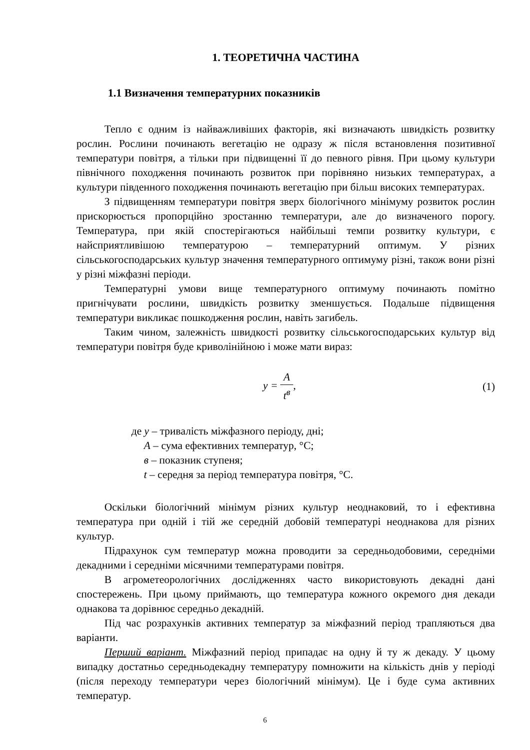1. ТЕОРЕТИЧНА ЧАСТИНА
1.1 Визначення температурних показників
Тепло є одним із найважливіших факторів, які визначають швидкість розвитку рослин. Рослини починають вегетацію не одразу ж після встановлення позитивної температури повітря, а тільки при підвищенні її до певного рівня. При цьому культури північного походження починають розвиток при порівняно низьких температурах, а культури південного походження починають вегетацію при більш високих температурах.
З підвищенням температури повітря зверх біологічного мінімуму розвиток рослин прискорюється пропорційно зростанню температури, але до визначеного порогу. Температура, при якій спостерігаються найбільші темпи розвитку культури, є найсприятливішою температурою – температурний оптимум. У різних сільськогосподарських культур значення температурного оптимуму різні, також вони різні у різні міжфазні періоди.
Температурні умови вище температурного оптимуму починають помітно пригнічувати рослини, швидкість розвитку зменшується. Подальше підвищення температури викликає пошкодження рослин, навіть загибель.
Таким чином, залежність швидкості розвитку сільськогосподарських культур від температури повітря буде криволінійною і може мати вираз:
y = A t<sup>в</sup>, (1)
де y – тривалість міжфазного періоду, дні;
A – сума ефективних температур, °С;
в – показник ступеня;
t – середня за період температура повітря, °С.
Оскільки біологічний мінімум різних культур неоднаковий, то і ефективна температура при одній і тій же середній добовій температурі неоднакова для різних культур.
Підрахунок сум температур можна проводити за середньодобовими, середніми декадними і середніми місячними температурами повітря.
В агрометеорологічних дослідженнях часто використовують декадні дані спостережень. При цьому приймають, що температура кожного окремого дня декади однакова та дорівнює середньо декадній.
Під час розрахунків активних температур за міжфазний період трапляються два варіанти.
Перший варіант. Міжфазний період припадає на одну й ту ж декаду. У цьому випадку достатньо середньодекадну температуру помножити на кількість днів у періоді (після переходу температури через біологічний мінімум). Це і буде сума активних температур.
6